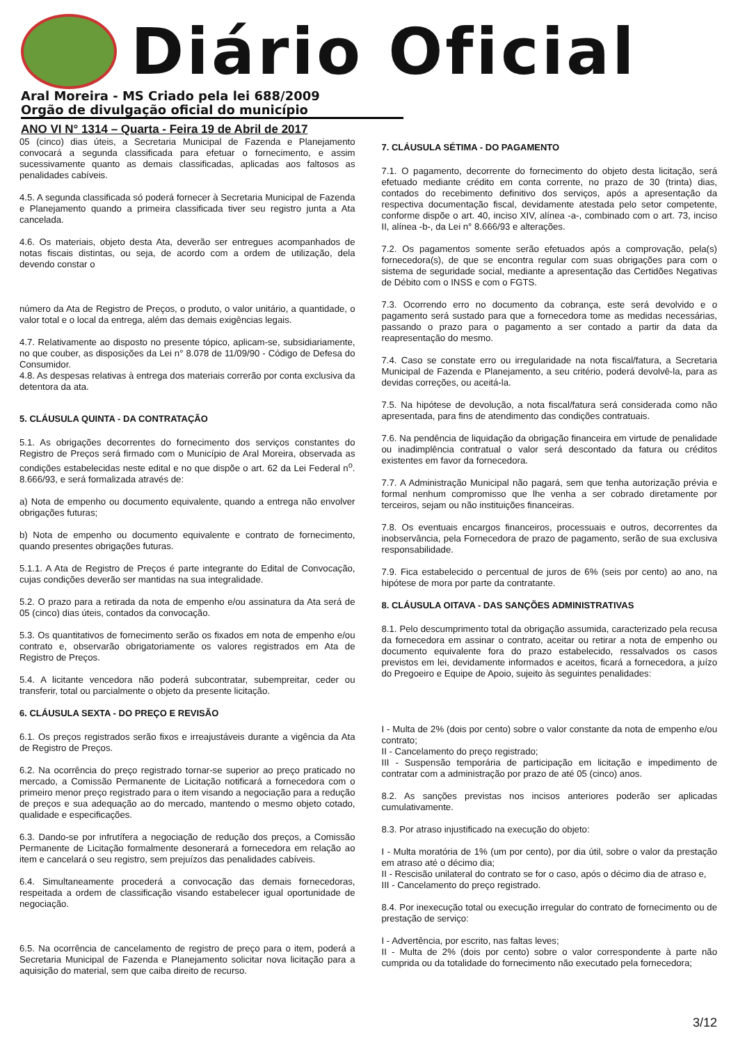Diário Oficial
Aral Moreira - MS Criado pela lei 688/2009
Orgão de divulgação oficial do município
ANO VI N° 1314 – Quarta - Feira 19 de Abril de 2017
05 (cinco) dias úteis, a Secretaria Municipal de Fazenda e Planejamento convocará a segunda classificada para efetuar o fornecimento, e assim sucessivamente quanto as demais classificadas, aplicadas aos faltosos as penalidades cabíveis.
4.5. A segunda classificada só poderá fornecer à Secretaria Municipal de Fazenda e Planejamento quando a primeira classificada tiver seu registro junta a Ata cancelada.
4.6. Os materiais, objeto desta Ata, deverão ser entregues acompanhados de notas fiscais distintas, ou seja, de acordo com a ordem de utilização, dela devendo constar o
número da Ata de Registro de Preços, o produto, o valor unitário, a quantidade, o valor total e o local da entrega, além das demais exigências legais.
4.7. Relativamente ao disposto no presente tópico, aplicam-se, subsidiariamente, no que couber, as disposições da Lei n° 8.078 de 11/09/90 - Código de Defesa do Consumidor.
4.8. As despesas relativas à entrega dos materiais correrão por conta exclusiva da detentora da ata.
5. CLÁUSULA QUINTA - DA CONTRATAÇÃO
5.1. As obrigações decorrentes do fornecimento dos serviços constantes do Registro de Preços será firmado com o Município de Aral Moreira, observada as condições estabelecidas neste edital e no que dispõe o art. 62 da Lei Federal n<sup>o</sup>. 8.666/93, e será formalizada através de:
a) Nota de empenho ou documento equivalente, quando a entrega não envolver obrigações futuras;
b) Nota de empenho ou documento equivalente e contrato de fornecimento, quando presentes obrigações futuras.
5.1.1. A Ata de Registro de Preços é parte integrante do Edital de Convocação, cujas condições deverão ser mantidas na sua integralidade.
5.2. O prazo para a retirada da nota de empenho e/ou assinatura da Ata será de 05 (cinco) dias úteis, contados da convocação.
5.3. Os quantitativos de fornecimento serão os fixados em nota de empenho e/ou contrato e, observarão obrigatoriamente os valores registrados em Ata de Registro de Preços.
5.4. A licitante vencedora não poderá subcontratar, subempreitar, ceder ou transferir, total ou parcialmente o objeto da presente licitação.
6. CLÁUSULA SEXTA - DO PREÇO E REVISÃO
6.1. Os preços registrados serão fixos e irreajustáveis durante a vigência da Ata de Registro de Preços.
6.2. Na ocorrência do preço registrado tornar-se superior ao preço praticado no mercado, a Comissão Permanente de Licitação notificará a fornecedora com o primeiro menor preço registrado para o item visando a negociação para a redução de preços e sua adequação ao do mercado, mantendo o mesmo objeto cotado, qualidade e especificações.
6.3. Dando-se por infrutífera a negociação de redução dos preços, a Comissão Permanente de Licitação formalmente desonerará a fornecedora em relação ao item e cancelará o seu registro, sem prejuízos das penalidades cabíveis.
6.4. Simultaneamente procederá a convocação das demais fornecedoras, respeitada a ordem de classificação visando estabelecer igual oportunidade de negociação.
6.5. Na ocorrência de cancelamento de registro de preço para o item, poderá a Secretaria Municipal de Fazenda e Planejamento solicitar nova licitação para a aquisição do material, sem que caiba direito de recurso.
7. CLÁUSULA SÉTIMA - DO PAGAMENTO
7.1. O pagamento, decorrente do fornecimento do objeto desta licitação, será efetuado mediante crédito em conta corrente, no prazo de 30 (trinta) dias, contados do recebimento definitivo dos serviços, após a apresentação da respectiva documentação fiscal, devidamente atestada pelo setor competente, conforme dispõe o art. 40, inciso XIV, alínea -a-, combinado com o art. 73, inciso II, alínea -b-, da Lei n° 8.666/93 e alterações.
7.2. Os pagamentos somente serão efetuados após a comprovação, pela(s) fornecedora(s), de que se encontra regular com suas obrigações para com o sistema de seguridade social, mediante a apresentação das Certidões Negativas de Débito com o INSS e com o FGTS.
7.3. Ocorrendo erro no documento da cobrança, este será devolvido e o pagamento será sustado para que a fornecedora tome as medidas necessárias, passando o prazo para o pagamento a ser contado a partir da data da reapresentação do mesmo.
7.4. Caso se constate erro ou irregularidade na nota fiscal/fatura, a Secretaria Municipal de Fazenda e Planejamento, a seu critério, poderá devolvê-la, para as devidas correções, ou aceitá-la.
7.5. Na hipótese de devolução, a nota fiscal/fatura será considerada como não apresentada, para fins de atendimento das condições contratuais.
7.6. Na pendência de liquidação da obrigação financeira em virtude de penalidade ou inadimplência contratual o valor será descontado da fatura ou créditos existentes em favor da fornecedora.
7.7. A Administração Municipal não pagará, sem que tenha autorização prévia e formal nenhum compromisso que lhe venha a ser cobrado diretamente por terceiros, sejam ou não instituições financeiras.
7.8. Os eventuais encargos financeiros, processuais e outros, decorrentes da inobservância, pela Fornecedora de prazo de pagamento, serão de sua exclusiva responsabilidade.
7.9. Fica estabelecido o percentual de juros de 6% (seis por cento) ao ano, na hipótese de mora por parte da contratante.
8. CLÁUSULA OITAVA - DAS SANÇÕES ADMINISTRATIVAS
8.1. Pelo descumprimento total da obrigação assumida, caracterizado pela recusa da fornecedora em assinar o contrato, aceitar ou retirar a nota de empenho ou documento equivalente fora do prazo estabelecido, ressalvados os casos previstos em lei, devidamente informados e aceitos, ficará a fornecedora, a juízo do Pregoeiro e Equipe de Apoio, sujeito às seguintes penalidades:
I - Multa de 2% (dois por cento) sobre o valor constante da nota de empenho e/ou contrato;
II - Cancelamento do preço registrado;
III - Suspensão temporária de participação em licitação e impedimento de contratar com a administração por prazo de até 05 (cinco) anos.
8.2. As sanções previstas nos incisos anteriores poderão ser aplicadas cumulativamente.
8.3. Por atraso injustificado na execução do objeto:
I - Multa moratória de 1% (um por cento), por dia útil, sobre o valor da prestação em atraso até o décimo dia;
II - Rescisão unilateral do contrato se for o caso, após o décimo dia de atraso e,
III - Cancelamento do preço registrado.
8.4. Por inexecução total ou execução irregular do contrato de fornecimento ou de prestação de serviço:
I - Advertência, por escrito, nas faltas leves;
II - Multa de 2% (dois por cento) sobre o valor correspondente à parte não cumprida ou da totalidade do fornecimento não executado pela fornecedora;
3/12